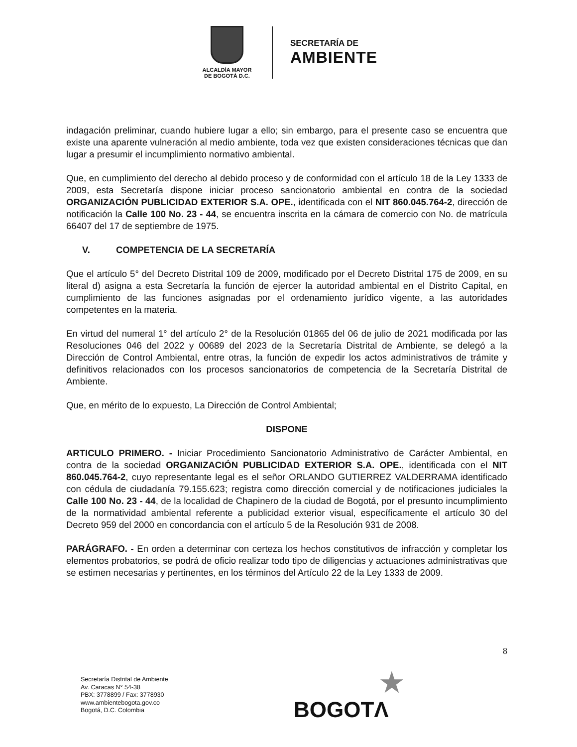ALCALDÍA MAYOR
DE BOGOTÁ D.C.
SECRETARÍA DE
AMBIENTE
indagación preliminar, cuando hubiere lugar a ello; sin embargo, para el presente caso se encuentra que existe una aparente vulneración al medio ambiente, toda vez que existen consideraciones técnicas que dan lugar a presumir el incumplimiento normativo ambiental.
Que, en cumplimiento del derecho al debido proceso y de conformidad con el artículo 18 de la Ley 1333 de 2009, esta Secretaría dispone iniciar proceso sancionatorio ambiental en contra de la sociedad ORGANIZACIÓN PUBLICIDAD EXTERIOR S.A. OPE., identificada con el NIT 860.045.764-2, dirección de notificación la Calle 100 No. 23 - 44, se encuentra inscrita en la cámara de comercio con No. de matrícula 66407 del 17 de septiembre de 1975.
V. COMPETENCIA DE LA SECRETARÍA
Que el artículo 5° del Decreto Distrital 109 de 2009, modificado por el Decreto Distrital 175 de 2009, en su literal d) asigna a esta Secretaría la función de ejercer la autoridad ambiental en el Distrito Capital, en cumplimiento de las funciones asignadas por el ordenamiento jurídico vigente, a las autoridades competentes en la materia.
En virtud del numeral 1° del artículo 2° de la Resolución 01865 del 06 de julio de 2021 modificada por las Resoluciones 046 del 2022 y 00689 del 2023 de la Secretaría Distrital de Ambiente, se delegó a la Dirección de Control Ambiental, entre otras, la función de expedir los actos administrativos de trámite y definitivos relacionados con los procesos sancionatorios de competencia de la Secretaría Distrital de Ambiente.
Que, en mérito de lo expuesto, La Dirección de Control Ambiental;
DISPONE
ARTICULO PRIMERO. - Iniciar Procedimiento Sancionatorio Administrativo de Carácter Ambiental, en contra de la sociedad ORGANIZACIÓN PUBLICIDAD EXTERIOR S.A. OPE., identificada con el NIT 860.045.764-2, cuyo representante legal es el señor ORLANDO GUTIERREZ VALDERRAMA identificado con cédula de ciudadanía 79.155.623; registra como dirección comercial y de notificaciones judiciales la Calle 100 No. 23 - 44, de la localidad de Chapinero de la ciudad de Bogotá, por el presunto incumplimiento de la normatividad ambiental referente a publicidad exterior visual, específicamente el artículo 30 del Decreto 959 del 2000 en concordancia con el artículo 5 de la Resolución 931 de 2008.
PARÁGRAFO. - En orden a determinar con certeza los hechos constitutivos de infracción y completar los elementos probatorios, se podrá de oficio realizar todo tipo de diligencias y actuaciones administrativas que se estimen necesarias y pertinentes, en los términos del Artículo 22 de la Ley 1333 de 2009.
8
Secretaría Distrital de Ambiente
Av. Caracas N° 54-38
PBX: 3778899 / Fax: 3778930
www.ambientebogota.gov.co
Bogotá, D.C. Colombia
★
BOGOTΛ